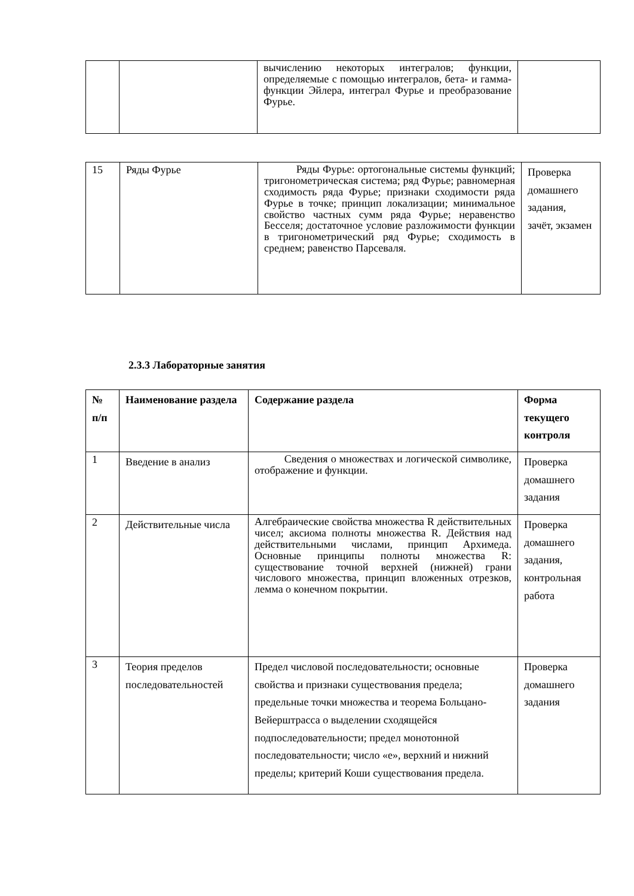| | | вычислению некоторых интегралов; функции, определяемые с помощью интегралов, бета- и гамма-функции Эйлера, интеграл Фурье и преобразование Фурье. | |
| 15 | Ряды Фурье | Ряды Фурье: ортогональные системы функций; тригонометрическая система; ряд Фурье; равномерная сходимость ряда Фурье; признаки сходимости ряда Фурье в точке; принцип локализации; минимальное свойство частных сумм ряда Фурье; неравенство Бесселя; достаточное условие разложимости функции в тригонометрический ряд Фурье; сходимость в среднем; равенство Парсеваля. | Проверка домашнего задания, зачёт, экзамен |
2.3.3 Лабораторные занятия
| № п/п | Наименование раздела | Содержание раздела | Форма текущего контроля |
| --- | --- | --- | --- |
| 1 | Введение в анализ | Сведения о множествах и логической символике, отображение и функции. | Проверка домашнего задания |
| 2 | Действительные числа | Алгебраические свойства множества R действительных чисел; аксиома полноты множества R. Действия над действительными числами, принцип Архимеда. Основные принципы полноты множества R: существование точной верхней (нижней) грани числового множества, принцип вложенных отрезков, лемма о конечном покрытии. | Проверка домашнего задания, контрольная работа |
| 3 | Теория пределов последовательностей | Предел числовой последовательности; основные свойства и признаки существования предела; предельные точки множества и теорема Больцано-Вейерштрасса о выделении сходящейся подпоследовательности; предел монотонной последовательности; число «е», верхний и нижний пределы; критерий Коши существования предела. | Проверка домашнего задания |